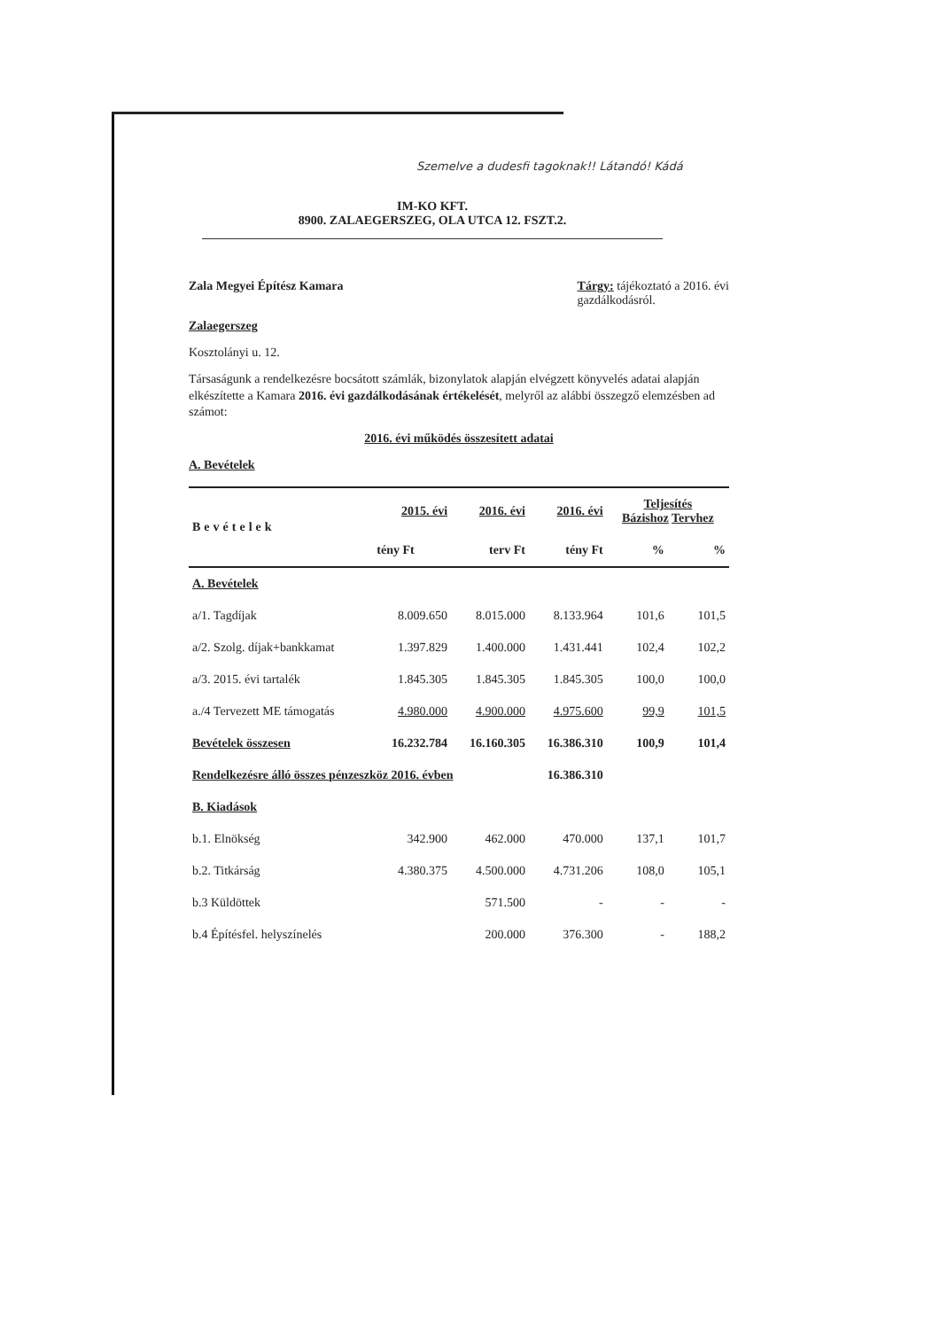Szemelve a dudesfi tagoknak!! Látandó! Kádá
IM-KO KFT.
8900. ZALAEGERSZEG, OLA UTCA 12. FSZT.2.
Zala Megyei Építész Kamara Tárgy: tájékoztató a 2016. évi
gazdálkodásról.
Zalaegerszeg
Kosztolányi u. 12.
Társaságunk a rendelkezésre bocsátott számlák, bizonylatok alapján elvégzett könyvelés adatai alapján elkészítette a Kamara 2016. évi gazdálkodásának értékelését, melyről az alábbi összegző elemzésben ad számot:
2016. évi működés összesített adatai
A. Bevételek
| Bevételek | 2015. évi | 2016. évi | 2016. évi | Teljesítés Bázishoz Tervhez | |
| --- | --- | --- | --- | --- | --- |
| | tény Ft | terv Ft | tény Ft | % | % |
| A. Bevételek | | | | | |
| a/1. Tagdíjak | 8.009.650 | 8.015.000 | 8.133.964 | 101,6 | 101,5 |
| a/2. Szolg. díjak+bankkamat | 1.397.829 | 1.400.000 | 1.431.441 | 102,4 | 102,2 |
| a/3. 2015. évi tartalék | 1.845.305 | 1.845.305 | 1.845.305 | 100,0 | 100,0 |
| a./4 Tervezett ME támogatás | 4.980.000 | 4.900.000 | 4.975.600 | 99,9 | 101,5 |
| Bevételek összesen | 16.232.784 | 16.160.305 | 16.386.310 | 100,9 | 101,4 |
| Rendelkezésre álló összes pénzeszköz 2016. évben | | | 16.386.310 | | |
| B. Kiadások | | | | | |
| b.1. Elnökség | 342.900 | 462.000 | 470.000 | 137,1 | 101,7 |
| b.2. Titkárság | 4.380.375 | 4.500.000 | 4.731.206 | 108,0 | 105,1 |
| b.3 Küldöttek | | 571.500 | - | - | - |
| b.4 Építésfel. helyszínelés | | 200.000 | 376.300 | - | 188,2 |